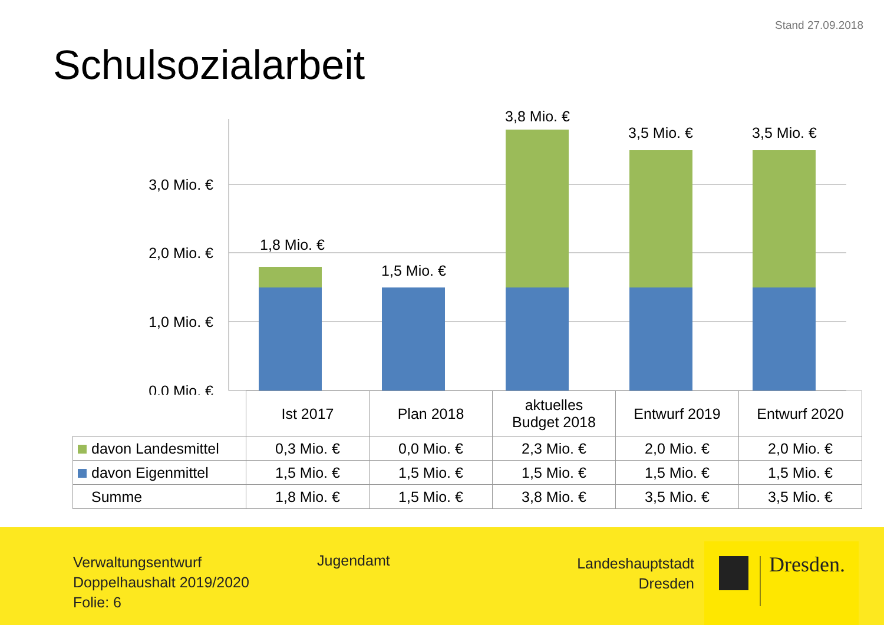Stand 27.09.2018
Schulsozialarbeit
3,0 Mio. €
2,0 Mio. €
1,0 Mio. €
0,0 Mio. €
1,8 Mio. €
1,5 Mio. €
3,8 Mio. €
3,5 Mio. €
3,5 Mio. €
| | Ist 2017 | Plan 2018 | aktuelles Budget 2018 | Entwurf 2019 | Entwurf 2020 |
| davon Landesmittel | 0,3 Mio. € | 0,0 Mio. € | 2,3 Mio. € | 2,0 Mio. € | 2,0 Mio. € |
| davon Eigenmittel | 1,5 Mio. € | 1,5 Mio. € | 1,5 Mio. € | 1,5 Mio. € | 1,5 Mio. € |
| Summe | 1,8 Mio. € | 1,5 Mio. € | 3,8 Mio. € | 3,5 Mio. € | 3,5 Mio. € |
Verwaltungsentwurf
Doppelhaushalt 2019/2020
Folie: 6
Jugendamt
Landeshauptstadt
Dresden
Dresden.